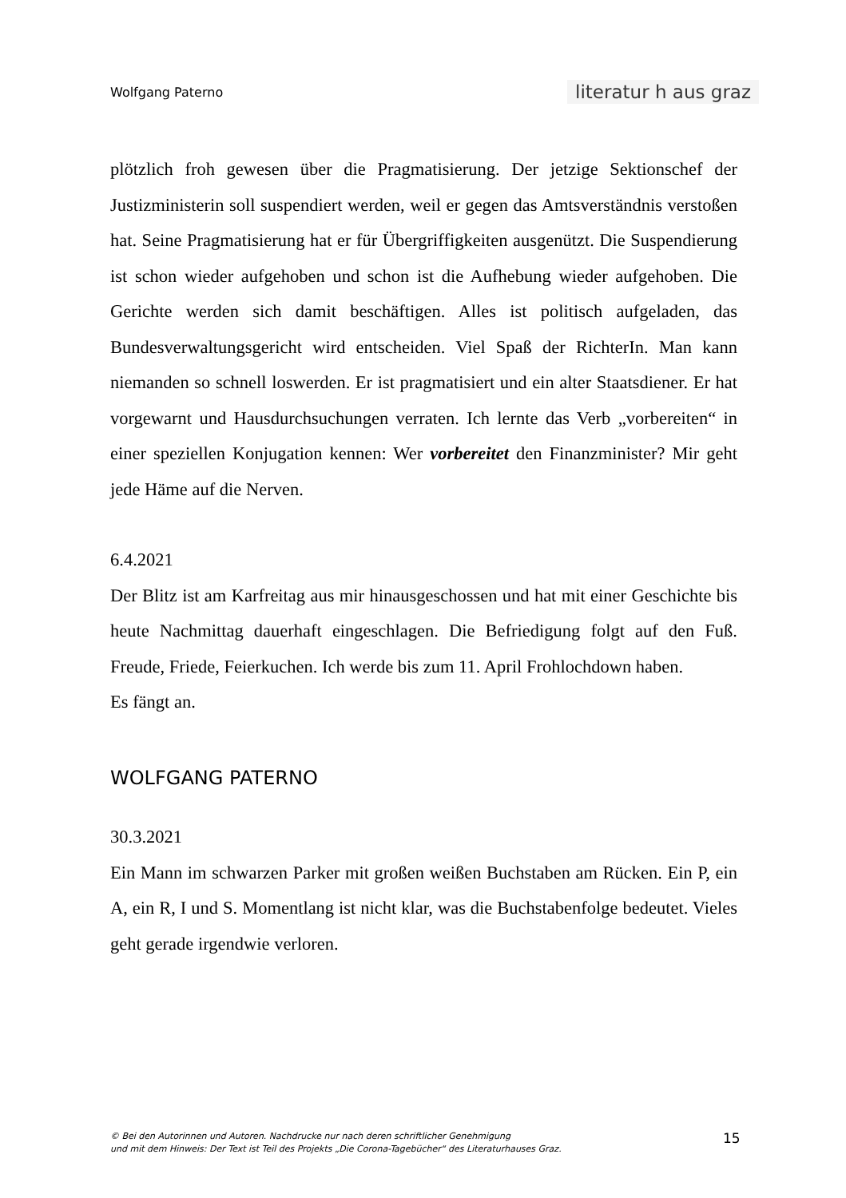Wolfgang Paterno literatur h aus graz
plötzlich froh gewesen über die Pragmatisierung. Der jetzige Sektionschef der Justizministerin soll suspendiert werden, weil er gegen das Amtsverständnis verstoßen hat. Seine Pragmatisierung hat er für Übergriffigkeiten ausgenützt. Die Suspendierung ist schon wieder aufgehoben und schon ist die Aufhebung wieder aufgehoben. Die Gerichte werden sich damit beschäftigen. Alles ist politisch aufgeladen, das Bundesverwaltungsgericht wird entscheiden. Viel Spaß der RichterIn. Man kann niemanden so schnell loswerden. Er ist pragmatisiert und ein alter Staatsdiener. Er hat vorgewarnt und Hausdurchsuchungen verraten. Ich lernte das Verb „vorbereiten“ in einer speziellen Konjugation kennen: Wer vorbereitet den Finanzminister? Mir geht jede Häme auf die Nerven.
6.4.2021
Der Blitz ist am Karfreitag aus mir hinausgeschossen und hat mit einer Geschichte bis heute Nachmittag dauerhaft eingeschlagen. Die Befriedigung folgt auf den Fuß. Freude, Friede, Feierkuchen. Ich werde bis zum 11. April Frohlochdown haben.
Es fängt an.
WOLFGANG PATERNO
30.3.2021
Ein Mann im schwarzen Parker mit großen weißen Buchstaben am Rücken. Ein P, ein A, ein R, I und S. Momentlang ist nicht klar, was die Buchstabenfolge bedeutet. Vieles geht gerade irgendwie verloren.
© Bei den Autorinnen und Autoren. Nachdrucke nur nach deren schriftlicher Genehmigung
und mit dem Hinweis: Der Text ist Teil des Projekts „Die Corona-Tagebücher“ des Literaturhauses Graz.
15